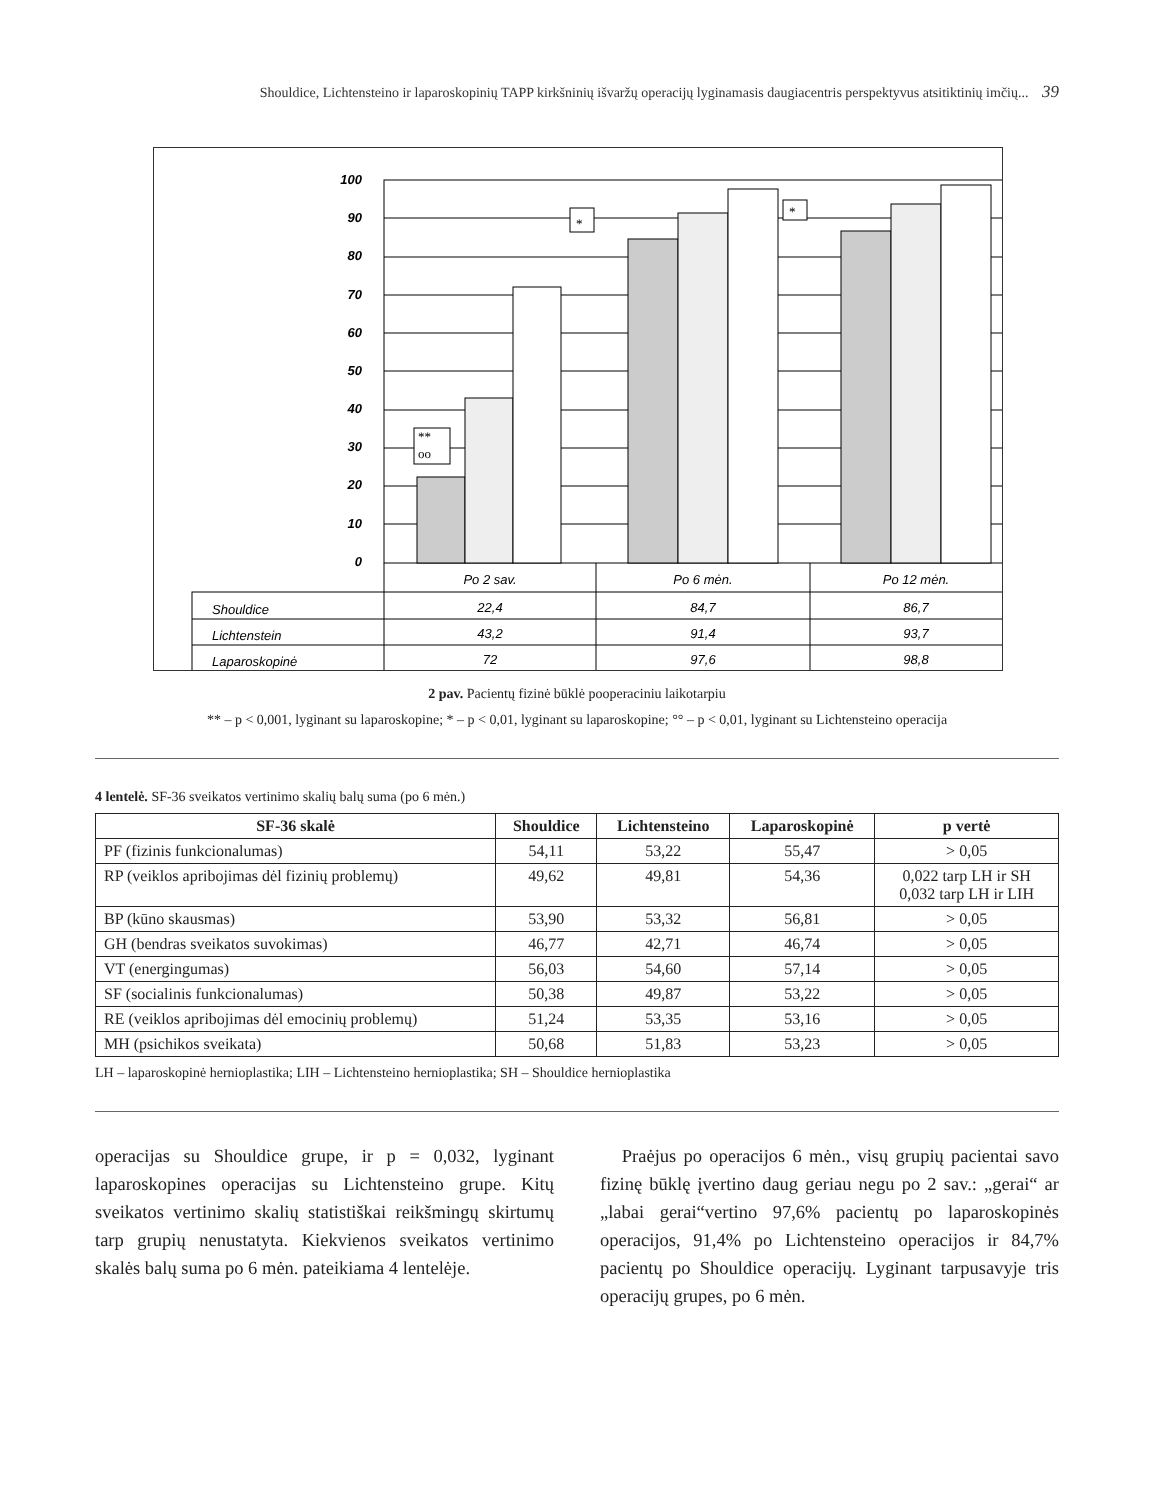Shouldice, Lichtensteino ir laparoskopinių TAPP kirkšninių išvaržų operacijų lyginamasis daugiacentris perspektyvus atsitiktinių imčių... 39
100
90
80
70
60
50
40
30
20
10
0
**
oo
*
*
Po 2 sav.
Po 6 mėn.
Po 12 mėn.
22,4
84,7
86,7
43,2
91,4
93,7
72
97,6
98,8
Shouldice
Lichtenstein
Laparoskopinė
2 pav. Pacientų fizinė būklė pooperaciniu laikotarpiu
** – p < 0,001, lyginant su laparoskopine; * – p < 0,01, lyginant su laparoskopine; °° – p < 0,01, lyginant su Lichtensteino operacija
4 lentelė. SF-36 sveikatos vertinimo skalių balų suma (po 6 mėn.)
| SF-36 skalė | Shouldice | Lichtensteino | Laparoskopinė | p vertė |
| --- | --- | --- | --- | --- |
| PF (fizinis funkcionalumas) | 54,11 | 53,22 | 55,47 | > 0,05 |
| RP (veiklos apribojimas dėl fizinių problemų) | 49,62 | 49,81 | 54,36 | 0,022 tarp LH ir SH 0,032 tarp LH ir LIH |
| BP (kūno skausmas) | 53,90 | 53,32 | 56,81 | > 0,05 |
| GH (bendras sveikatos suvokimas) | 46,77 | 42,71 | 46,74 | > 0,05 |
| VT (energingumas) | 56,03 | 54,60 | 57,14 | > 0,05 |
| SF (socialinis funkcionalumas) | 50,38 | 49,87 | 53,22 | > 0,05 |
| RE (veiklos apribojimas dėl emocinių problemų) | 51,24 | 53,35 | 53,16 | > 0,05 |
| MH (psichikos sveikata) | 50,68 | 51,83 | 53,23 | > 0,05 |
LH – laparoskopinė hernioplastika; LIH – Lichtensteino hernioplastika; SH – Shouldice hernioplastika
operacijas su Shouldice grupe, ir p = 0,032, lyginant laparoskopines operacijas su Lichtensteino grupe. Kitų sveikatos vertinimo skalių statistiškai reikšmingų skirtumų tarp grupių nenustatyta. Kiekvienos sveikatos vertinimo skalės balų suma po 6 mėn. pateikiama 4 lentelėje.
Praėjus po operacijos 6 mėn., visų grupių pacientai savo fizinę būklę įvertino daug geriau negu po 2 sav.: „gerai“ ar „labai gerai“vertino 97,6% pacientų po laparoskopinės operacijos, 91,4% po Lichtensteino operacijos ir 84,7% pacientų po Shouldice operacijų. Lyginant tarpusavyje tris operacijų grupes, po 6 mėn.